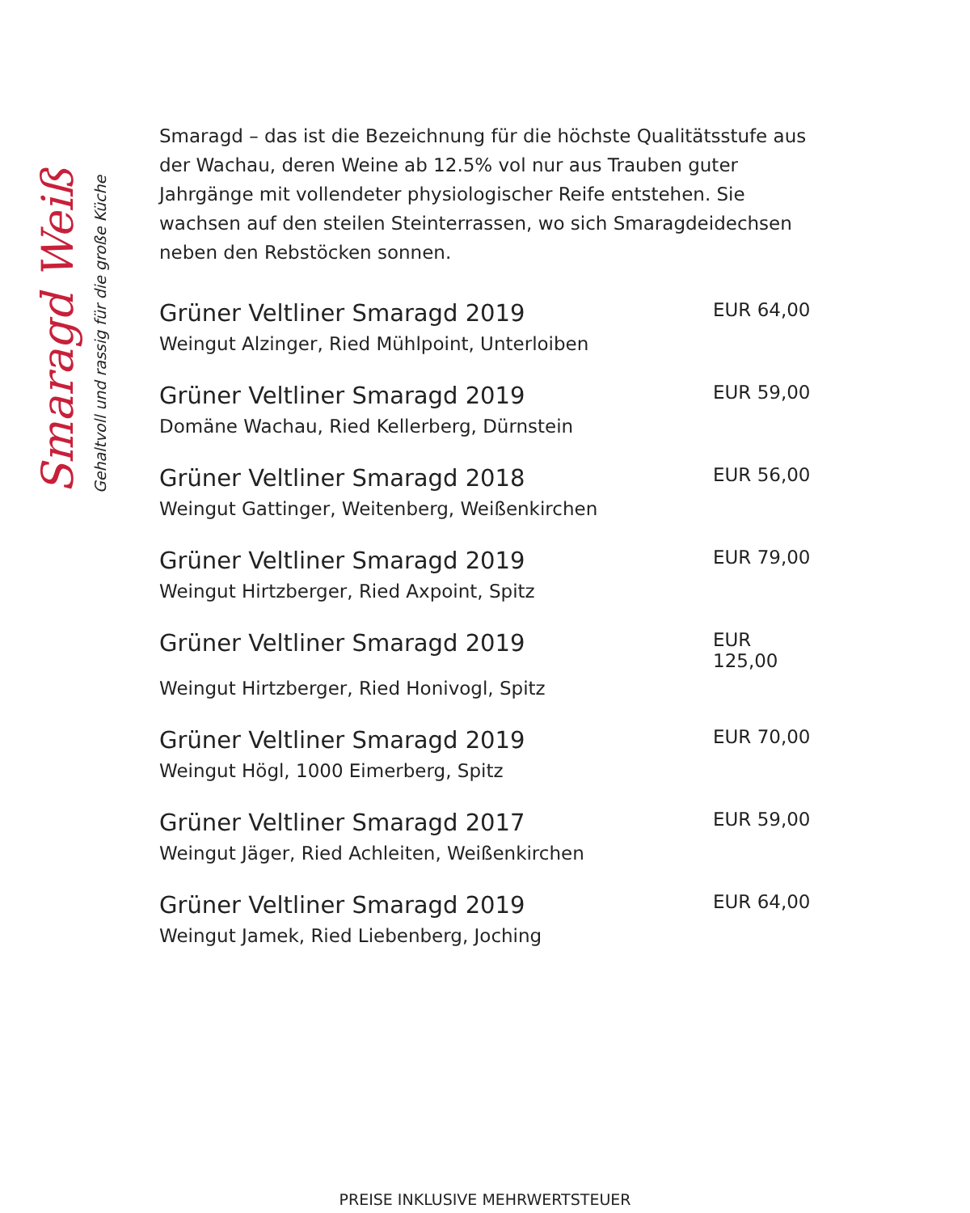Smaragd Weiß
Gehaltvoll und rassig für die große Küche
Smaragd – das ist die Bezeichnung für die höchste Qualitätsstufe aus der Wachau, deren Weine ab 12.5% vol nur aus Trauben guter Jahrgänge mit vollendeter physiologischer Reife entstehen. Sie wachsen auf den steilen Steinterrassen, wo sich Smaragdeidechsen neben den Rebstöcken sonnen.
Grüner Veltliner Smaragd 2019 EUR 64,00
Weingut Alzinger, Ried Mühlpoint, Unterloiben
Grüner Veltliner Smaragd 2019 EUR 59,00
Domäne Wachau, Ried Kellerberg, Dürnstein
Grüner Veltliner Smaragd 2018 EUR 56,00
Weingut Gattinger, Weitenberg, Weißenkirchen
Grüner Veltliner Smaragd 2019 EUR 79,00
Weingut Hirtzberger, Ried Axpoint, Spitz
Grüner Veltliner Smaragd 2019 EUR 125,00
Weingut Hirtzberger, Ried Honivogl, Spitz
Grüner Veltliner Smaragd 2019 EUR 70,00
Weingut Högl, 1000 Eimerberg, Spitz
Grüner Veltliner Smaragd 2017 EUR 59,00
Weingut Jäger, Ried Achleiten, Weißenkirchen
Grüner Veltliner Smaragd 2019 EUR 64,00
Weingut Jamek, Ried Liebenberg, Joching
PREISE INKLUSIVE MEHRWERTSTEUER